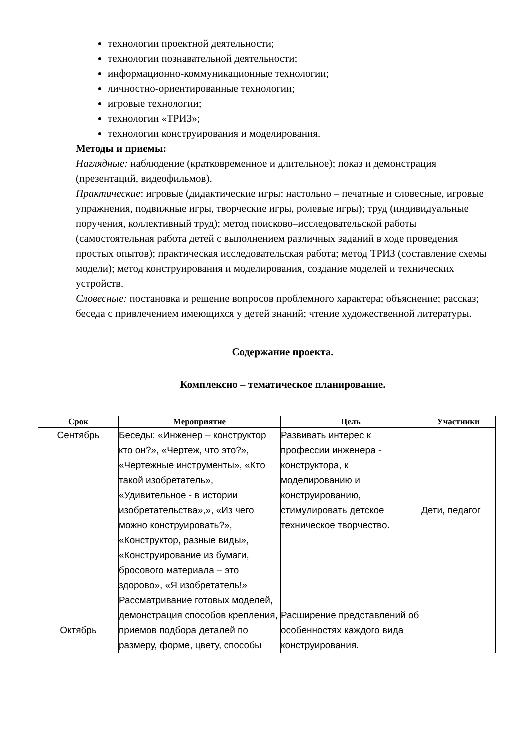технологии проектной деятельности;
технологии познавательной деятельности;
информационно-коммуникационные технологии;
личностно-ориентированные технологии;
игровые технологии;
технологии «ТРИЗ»;
технологии конструирования и моделирования.
Методы и приемы:
Наглядные: наблюдение (кратковременное и длительное); показ и демонстрация (презентаций, видеофильмов).
Практические: игровые (дидактические игры: настольно – печатные и словесные, игровые упражнения, подвижные игры, творческие игры, ролевые игры); труд (индивидуальные поручения, коллективный труд); метод поисково–исследовательской работы (самостоятельная работа детей с выполнением различных заданий в ходе проведения простых опытов); практическая исследовательская работа; метод ТРИЗ (составление схемы модели); метод конструирования и моделирования, создание моделей и технических устройств.
Словесные: постановка и решение вопросов проблемного характера; объяснение; рассказ; беседа с привлечением имеющихся у детей знаний; чтение художественной литературы.
Содержание проекта.
Комплексно – тематическое планирование.
| Срок | Мероприятие | Цель | Участники |
| --- | --- | --- | --- |
| Сентябрь Октябрь | Беседы: «Инженер – конструктор кто он?», «Чертеж, что это?», «Чертежные инструменты», «Кто такой изобретатель», «Удивительное - в истории изобретательства»,», «Из чего можно конструировать?», «Конструктор, разные виды», «Конструирование из бумаги, бросового материала – это здорово», «Я изобретатель!» Рассматривание готовых моделей, демонстрация способов крепления, приемов подбора деталей по размеру, форме, цвету, способы | Развивать интерес к профессии инженера - конструктора, к моделированию и конструированию, стимулировать детское техническое творчество. Расширение представлений об особенностях каждого вида конструирования. | Дети, педагог |